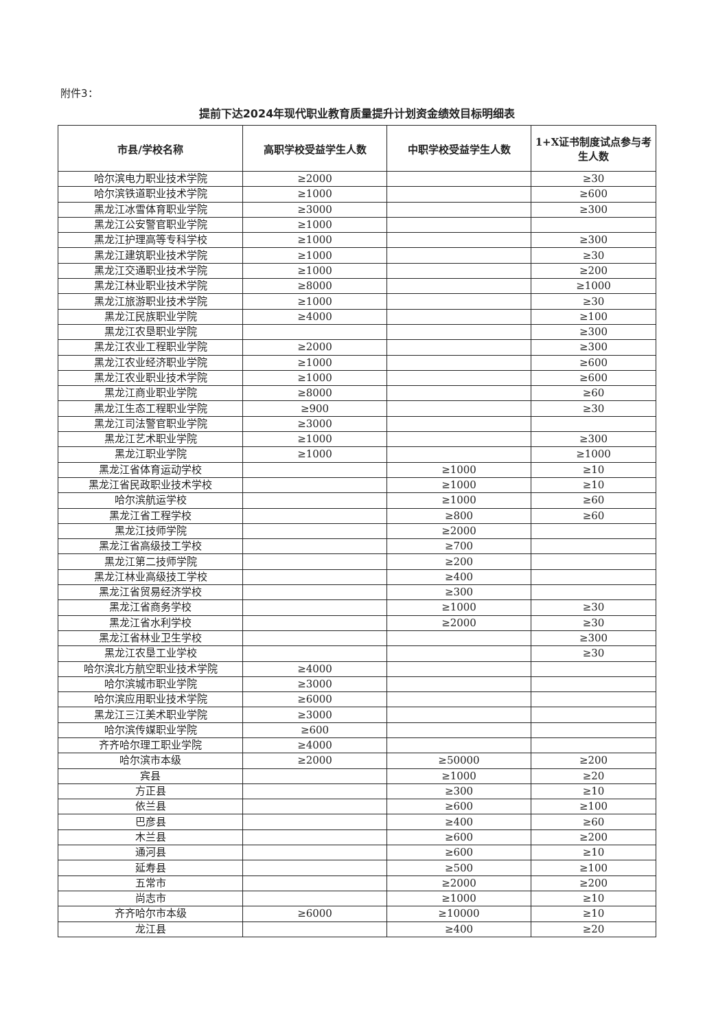附件3：
提前下达2024年现代职业教育质量提升计划资金绩效目标明细表
| 市县/学校名称 | 高职学校受益学生人数 | 中职学校受益学生人数 | 1+X证书制度试点参与考生人数 |
| --- | --- | --- | --- |
| 哈尔滨电力职业技术学院 | ≥2000 | | ≥30 |
| 哈尔滨铁道职业技术学院 | ≥1000 | | ≥600 |
| 黑龙江冰雪体育职业学院 | ≥3000 | | ≥300 |
| 黑龙江公安警官职业学院 | ≥1000 | | |
| 黑龙江护理高等专科学校 | ≥1000 | | ≥300 |
| 黑龙江建筑职业技术学院 | ≥1000 | | ≥30 |
| 黑龙江交通职业技术学院 | ≥1000 | | ≥200 |
| 黑龙江林业职业技术学院 | ≥8000 | | ≥1000 |
| 黑龙江旅游职业技术学院 | ≥1000 | | ≥30 |
| 黑龙江民族职业学院 | ≥4000 | | ≥100 |
| 黑龙江农垦职业学院 | | | ≥300 |
| 黑龙江农业工程职业学院 | ≥2000 | | ≥300 |
| 黑龙江农业经济职业学院 | ≥1000 | | ≥600 |
| 黑龙江农业职业技术学院 | ≥1000 | | ≥600 |
| 黑龙江商业职业学院 | ≥8000 | | ≥60 |
| 黑龙江生态工程职业学院 | ≥900 | | ≥30 |
| 黑龙江司法警官职业学院 | ≥3000 | | |
| 黑龙江艺术职业学院 | ≥1000 | | ≥300 |
| 黑龙江职业学院 | ≥1000 | | ≥1000 |
| 黑龙江省体育运动学校 | | ≥1000 | ≥10 |
| 黑龙江省民政职业技术学校 | | ≥1000 | ≥10 |
| 哈尔滨航运学校 | | ≥1000 | ≥60 |
| 黑龙江省工程学校 | | ≥800 | ≥60 |
| 黑龙江技师学院 | | ≥2000 | |
| 黑龙江省高级技工学校 | | ≥700 | |
| 黑龙江第二技师学院 | | ≥200 | |
| 黑龙江林业高级技工学校 | | ≥400 | |
| 黑龙江省贸易经济学校 | | ≥300 | |
| 黑龙江省商务学校 | | ≥1000 | ≥30 |
| 黑龙江省水利学校 | | ≥2000 | ≥30 |
| 黑龙江省林业卫生学校 | | | ≥300 |
| 黑龙江农垦工业学校 | | | ≥30 |
| 哈尔滨北方航空职业技术学院 | ≥4000 | | |
| 哈尔滨城市职业学院 | ≥3000 | | |
| 哈尔滨应用职业技术学院 | ≥6000 | | |
| 黑龙江三江美术职业学院 | ≥3000 | | |
| 哈尔滨传媒职业学院 | ≥600 | | |
| 齐齐哈尔理工职业学院 | ≥4000 | | |
| 哈尔滨市本级 | ≥2000 | ≥50000 | ≥200 |
| 宾县 | | ≥1000 | ≥20 |
| 方正县 | | ≥300 | ≥10 |
| 依兰县 | | ≥600 | ≥100 |
| 巴彦县 | | ≥400 | ≥60 |
| 木兰县 | | ≥600 | ≥200 |
| 通河县 | | ≥600 | ≥10 |
| 延寿县 | | ≥500 | ≥100 |
| 五常市 | | ≥2000 | ≥200 |
| 尚志市 | | ≥1000 | ≥10 |
| 齐齐哈尔市本级 | ≥6000 | ≥10000 | ≥10 |
| 龙江县 | | ≥400 | ≥20 |